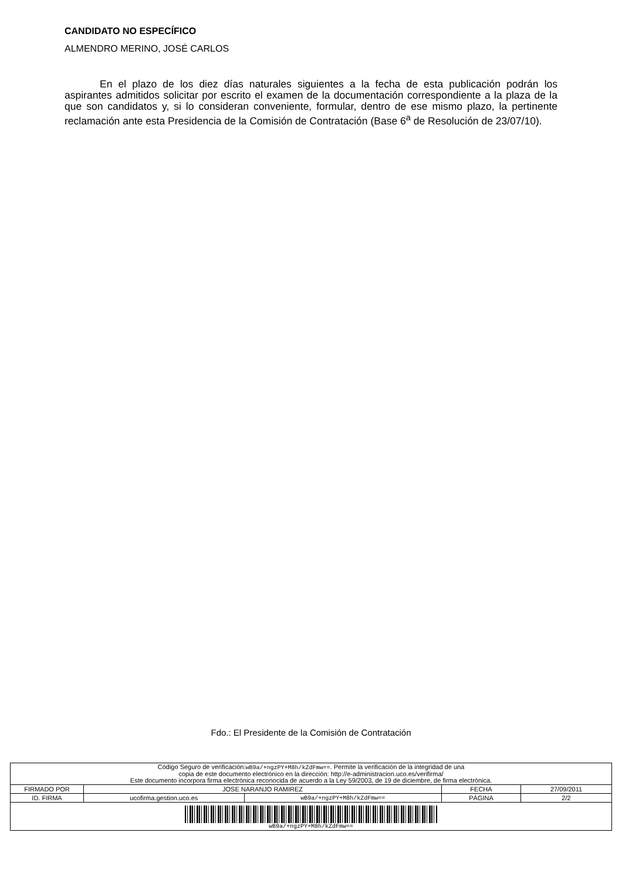CANDIDATO NO ESPECÍFICO
ALMENDRO MERINO, JOSÉ CARLOS
En el plazo de los diez días naturales siguientes a la fecha de esta publicación podrán los aspirantes admitidos solicitar por escrito el examen de la documentación correspondiente a la plaza de la que son candidatos y, si lo consideran conveniente, formular, dentro de ese mismo plazo, la pertinente reclamación ante esta Presidencia de la Comisión de Contratación (Base 6<sup>a</sup> de Resolución de 23/07/10).
Fdo.: El Presidente de la Comisión de Contratación
| Código Seguro de verificación: wB9a/+ngzPY+M8h/kZdFmw== . Permite la verificación de la integridad de una copia de este documento electrónico en la dirección: http://e-administracion.uco.es/verifirma/ Este documento incorpora firma electrónica reconocida de acuerdo a la Ley 59/2003, de 19 de diciembre, de firma electrónica. | | | | |
| FIRMADO POR | JOSE NARANJO RAMIREZ | | FECHA | 27/09/2011 |
| ID. FIRMA | ucofirma.gestion.uco.es | wB9a/+ngzPY+M8h/kZdFmw== | PÁGINA | 2/2 |
| wB9a/+ngzPY+M8h/kZdFmw== | | | | |